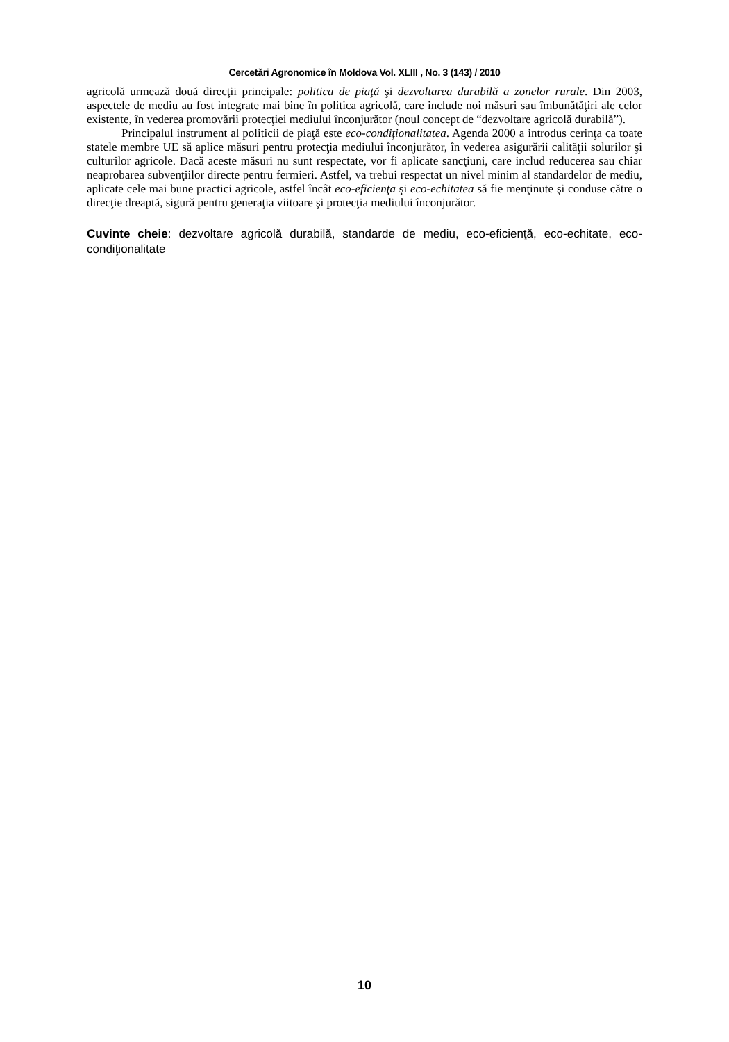Cercetări Agronomice în Moldova Vol. XLIII , No. 3 (143) / 2010
agricolă urmează două direcţii principale: politica de piaţă şi dezvoltarea durabilă a zonelor rurale. Din 2003, aspectele de mediu au fost integrate mai bine în politica agricolă, care include noi măsuri sau îmbunătăţiri ale celor existente, în vederea promovării protecţiei mediului înconjurător (noul concept de “dezvoltare agricolă durabilă”).
Principalul instrument al politicii de piaţă este eco-condiţionalitatea. Agenda 2000 a introdus cerinţa ca toate statele membre UE să aplice măsuri pentru protecţia mediului înconjurător, în vederea asigurării calităţii solurilor şi culturilor agricole. Dacă aceste măsuri nu sunt respectate, vor fi aplicate sancţiuni, care includ reducerea sau chiar neaprobarea subvenţiilor directe pentru fermieri. Astfel, va trebui respectat un nivel minim al standardelor de mediu, aplicate cele mai bune practici agricole, astfel încât eco-eficienţa şi eco-echitatea să fie menţinute şi conduse către o direcţie dreaptă, sigură pentru generaţia viitoare şi protecţia mediului înconjurător.
Cuvinte cheie: dezvoltare agricolă durabilă, standarde de mediu, eco-eficienţă, eco-echitate, eco-condiţionalitate
10